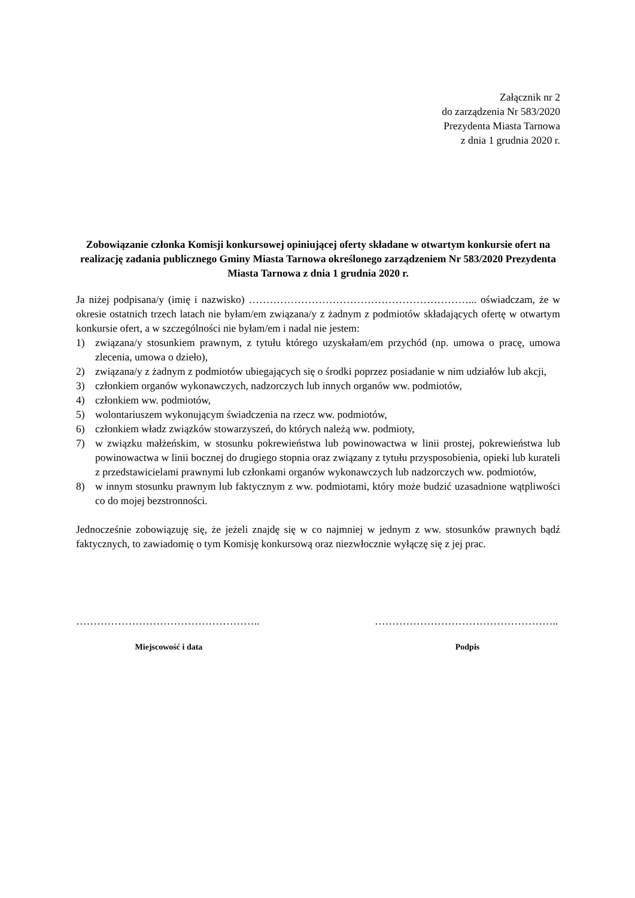Załącznik nr 2
do zarządzenia Nr 583/2020
Prezydenta Miasta Tarnowa
z dnia 1 grudnia 2020 r.
Zobowiązanie członka Komisji konkursowej opiniującej oferty składane w otwartym konkursie ofert na realizację zadania publicznego Gminy Miasta Tarnowa określonego zarządzeniem Nr 583/2020 Prezydenta Miasta Tarnowa z dnia 1 grudnia 2020 r.
Ja niżej podpisana/y (imię i nazwisko) ………………………………………………………... oświadczam, że w okresie ostatnich trzech latach nie byłam/em związana/y z żadnym z podmiotów składających ofertę w otwartym konkursie ofert, a w szczególności nie byłam/em i nadal nie jestem:
1) związana/y stosunkiem prawnym, z tytułu którego uzyskałam/em przychód (np. umowa o pracę, umowa zlecenia, umowa o dzieło),
2) związana/y z żadnym z podmiotów ubiegających się o środki poprzez posiadanie w nim udziałów lub akcji,
3) członkiem organów wykonawczych, nadzorczych lub innych organów ww. podmiotów,
4) członkiem ww. podmiotów,
5) wolontariuszem wykonującym świadczenia na rzecz ww. podmiotów,
6) członkiem władz związków stowarzyszeń, do których należą ww. podmioty,
7) w związku małżeńskim, w stosunku pokrewieństwa lub powinowactwa w linii prostej, pokrewieństwa lub powinowactwa w linii bocznej do drugiego stopnia oraz związany z tytułu przysposobienia, opieki lub kurateli z przedstawicielami prawnymi lub członkami organów wykonawczych lub nadzorczych ww. podmiotów,
8) w innym stosunku prawnym lub faktycznym z ww. podmiotami, który może budzić uzasadnione wątpliwości co do mojej bezstronności.
Jednocześnie zobowiązuję się, że jeżeli znajdę się w co najmniej w jednym z ww. stosunków prawnych bądź faktycznych, to zawiadomię o tym Komisję konkursową oraz niezwłocznie wyłączę się z jej prac.
……………………………………………..
Miejscowość i data
……………………………………………..
Podpis